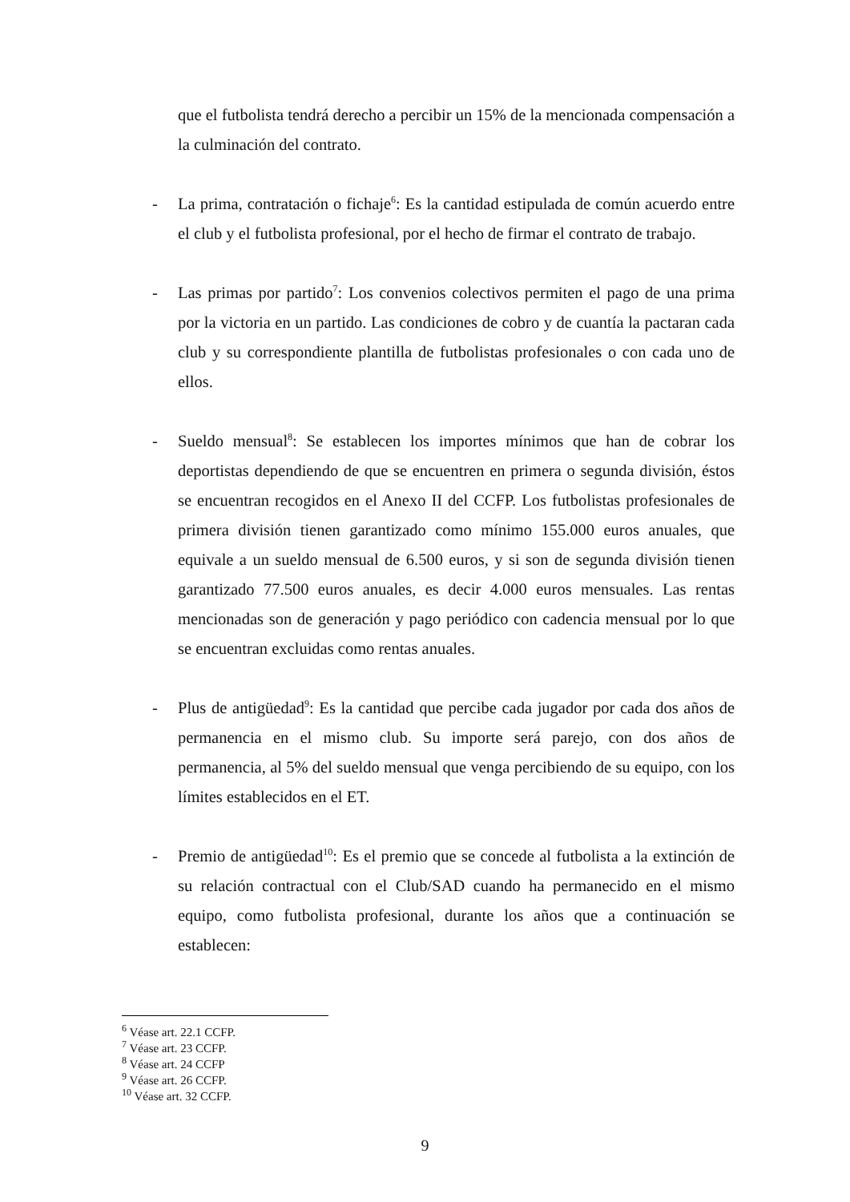que el futbolista tendrá derecho a percibir un 15% de la mencionada compensación a la culminación del contrato.
- La prima, contratación o fichaje<sup>6</sup>: Es la cantidad estipulada de común acuerdo entre el club y el futbolista profesional, por el hecho de firmar el contrato de trabajo.
- Las primas por partido<sup>7</sup>: Los convenios colectivos permiten el pago de una prima por la victoria en un partido. Las condiciones de cobro y de cuantía la pactaran cada club y su correspondiente plantilla de futbolistas profesionales o con cada uno de ellos.
- Sueldo mensual<sup>8</sup>: Se establecen los importes mínimos que han de cobrar los deportistas dependiendo de que se encuentren en primera o segunda división, éstos se encuentran recogidos en el Anexo II del CCFP. Los futbolistas profesionales de primera división tienen garantizado como mínimo 155.000 euros anuales, que equivale a un sueldo mensual de 6.500 euros, y si son de segunda división tienen garantizado 77.500 euros anuales, es decir 4.000 euros mensuales. Las rentas mencionadas son de generación y pago periódico con cadencia mensual por lo que se encuentran excluidas como rentas anuales.
- Plus de antigüedad<sup>9</sup>: Es la cantidad que percibe cada jugador por cada dos años de permanencia en el mismo club. Su importe será parejo, con dos años de permanencia, al 5% del sueldo mensual que venga percibiendo de su equipo, con los límites establecidos en el ET.
- Premio de antigüedad<sup>10</sup>: Es el premio que se concede al futbolista a la extinción de su relación contractual con el Club/SAD cuando ha permanecido en el mismo equipo, como futbolista profesional, durante los años que a continuación se establecen:
<sup>6</sup> Véase art. 22.1 CCFP.
<sup>7</sup> Véase art. 23 CCFP.
<sup>8</sup> Véase art. 24 CCFP
<sup>9</sup> Véase art. 26 CCFP.
<sup>10</sup> Véase art. 32 CCFP.
9